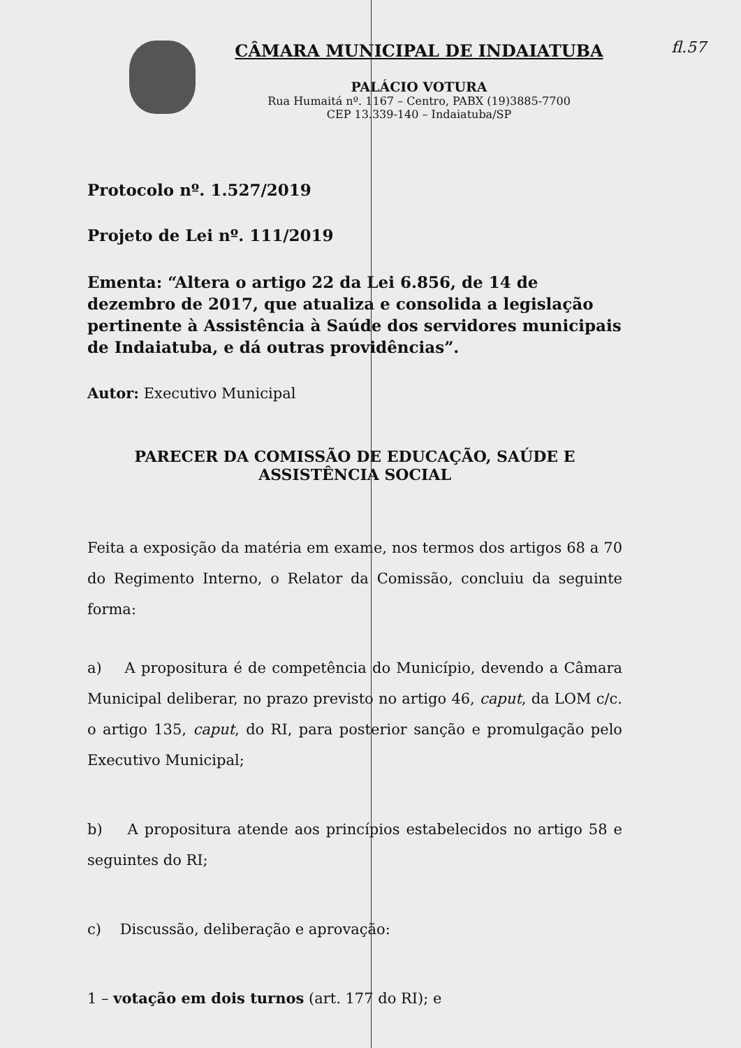fl.57
CÂMARA MUNICIPAL DE INDAIATUBA
PALÁCIO VOTURA
Rua Humaitá nº. 1167 – Centro, PABX (19)3885-7700
CEP 13.339-140 – Indaiatuba/SP
Protocolo nº. 1.527/2019
Projeto de Lei nº. 111/2019
Ementa: “Altera o artigo 22 da Lei 6.856, de 14 de dezembro de 2017, que atualiza e consolida a legislação pertinente à Assistência à Saúde dos servidores municipais de Indaiatuba, e dá outras providências”.
Autor: Executivo Municipal
PARECER DA COMISSÃO DE EDUCAÇÃO, SAÚDE E
ASSISTÊNCIA SOCIAL
Feita a exposição da matéria em exame, nos termos dos artigos 68 a 70 do Regimento Interno, o Relator da Comissão, concluiu da seguinte forma:
a) A propositura é de competência do Município, devendo a Câmara Municipal deliberar, no prazo previsto no artigo 46, caput, da LOM c/c. o artigo 135, caput, do RI, para posterior sanção e promulgação pelo Executivo Municipal;
b) A propositura atende aos princípios estabelecidos no artigo 58 e seguintes do RI;
c) Discussão, deliberação e aprovação:
1 – votação em dois turnos (art. 177 do RI); e